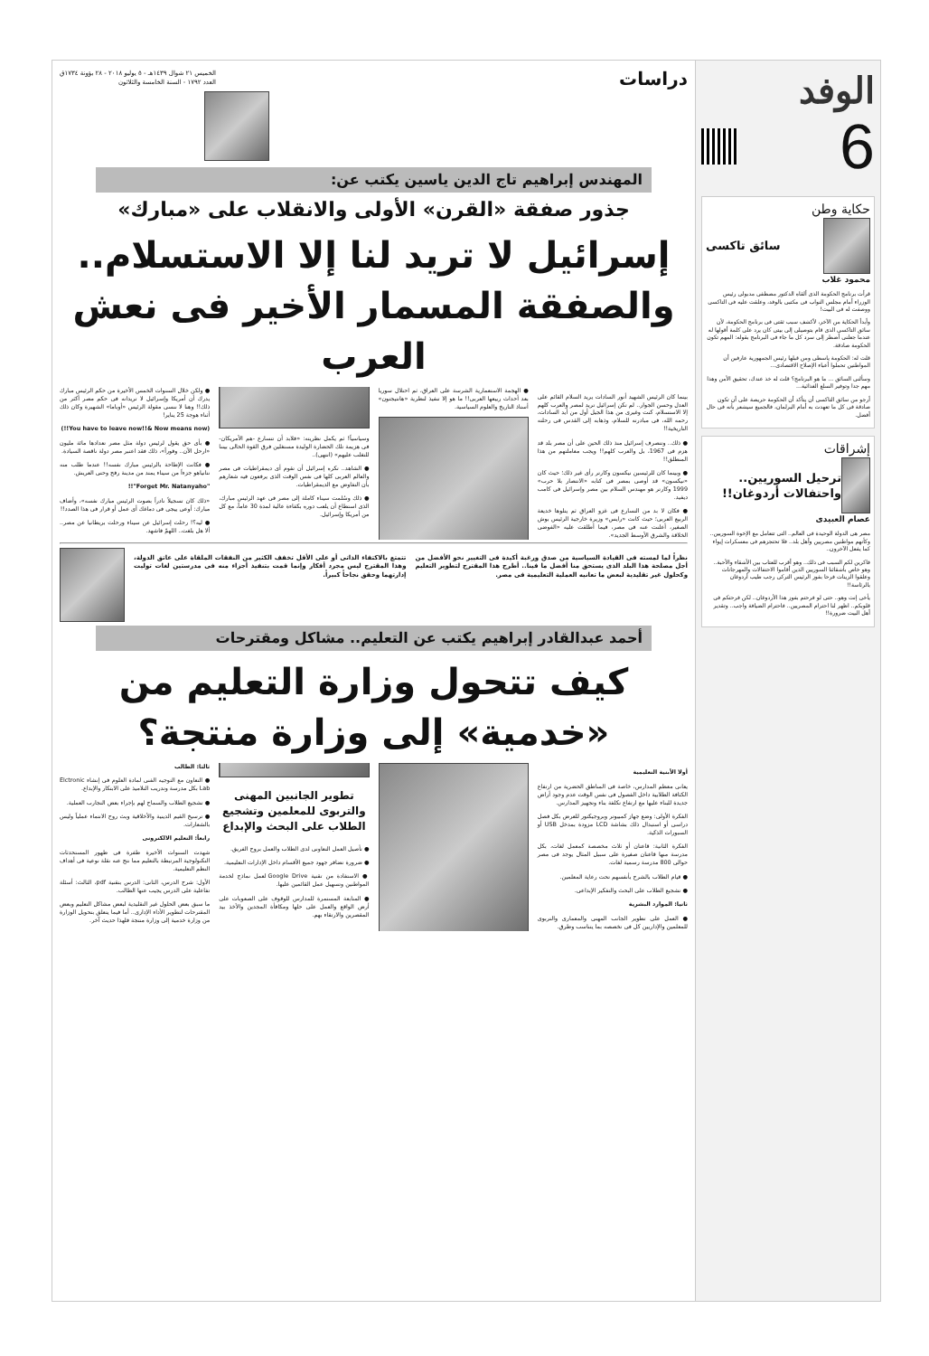الوفد
6
حكاية وطن
سائق تاكسى
محمود غلاب
قرأت برنامج الحكومة الذى ألقاه الدكتور مصطفى مدبولى رئيس الوزراء أمام مجلس النواب فى مكتبى بالوفد، وعلقت عليه فى التاكسى ووصفت له فى البيت!
وأبدأ الحكاية من الآخر، لأكشف سبب ثقتى فى برنامج الحكومة، لأن سائق التاكسى الذى قام بتوصيلى إلى بيتى كان يرد على كلمة أقولها له عندما جعلنى أضطر إلى سرد كل ما جاء فى البرنامج بقوله: المهم تكون الحكومة صادقة.
قلت له: الحكومة ياسطى ومن قبلها رئيس الجمهورية عارفين أن المواطنين تحملوا أعباء الإصلاح الاقتصادى...
وسألنى السائق ... ما هو البرنامج؟ قلت له خذ عندك، تحقيق الأمن وهذا مهم جدا وتوفير السلع الغذائية...
أرجو من سائق التاكسى أن يتأكد أن الحكومة حريصة على أن تكون صادقة فى كل ما تعهدت به أمام البرلمان، فالجميع سيشعر بأنه فى حال أفضل.
إشراقات
ترحيل السوريين.. واحتفالات أردوغان!!
عصام العبيدى
مصر هى الدولة الوحيدة فى العالم.. التى تتعامل مع الإخوة السوريين.. وكأنهم مواطنين مصريين وأهل بلد.. فلا تحتجزهم فى معسكرات إيواء كما يفعل الآخرون..
فاكرين لكم السبب فى ذلك.. وهو أقرب للعتاب بين الأشقاء والأحبة.. وهو خاص بأشقائنا السوريين الذين أقاموا الاحتفالات والمهرجانات وعلقوا الزينات فرحا بفوز الرئيس التركى رجب طيب أردوغان بالرئاسة!!
يأخى إنت وهو.. حتى لو فرحتم بفوز هذا الأردوغان.. لكن فرحتكم فى قلوبكم.. اظهر لنا احترام المصريين.. فاحترام الضيافة واجب.. وتقدير أهل البيت ضرورة!!
دراسات الخميس ٢١ شوال ١٤٣٩هـ - ٥ يوليو ٢٠١٨ - ٢٨ بؤونة ١٧٣٤ق
العدد ١٧٩٢ - السنة الخامسة والثلاثون
المهندس إبراهيم تاج الدين ياسين يكتب عن:
جذور صفقة «القرن» الأولى والانقلاب على «مبارك»
إسرائيل لا تريد لنا إلا الاستسلام.. والصفقة المسمار الأخير فى نعش العرب
بينما كان الرئيس الشهيد أنور السادات يريد السلام القائم على العدل وحسن الجوار.. لم تكن إسرائيل تريد لمصر والعرب كلهم إلا الاستسلام، كنت وغيرى من هذا الجيل أول من أيد السادات، رحمه الله، فى مبادرته للسلام، وذهابه إلى القدس فى رحلته التاريخية!!
● ذلك.. وتتصرف إسرائيل منذ ذلك الحين على أن مصر بلد قد هزم فى 1967، بل والعرب كلهم!! ويجب معاملتهم من هذا المنطلق!!
● وبينما كان للرئيسين نيكسون وكارتر رأى غير ذلك؛ حيث كان «نيكسون» قد أوصى بمصر فى كتابه «الانتصار بلا حرب» 1999 وكارتر هو مهندس السلام بين مصر وإسرائيل فى كامب ديفيد.
● فكان لا بد من التسارع فى غزو العراق ثم يتلوها خديعة الربيع العربى؛ حيث كانت «رايس» وزيرة خارجية الرئيس بوش الصغير، أعلنت عنه فى مصر، فيما أطلقت عليه «الفوضى الخلاقة والشرق الأوسط الجديد».
● الهجمة الاستعمارية الشرسة على العراق، ثم احتلال سوريا بعد أحداث ربيعها العربى!! ما هو إلا تنفيذ لنظرية «هانتيجتون» أستاذ التاريخ والعلوم السياسية.
وسياسياً! ثم يكمل نظريته: «فلابد أن تتسارع -هم الأمريكان- فى هزيمة تلك الحضارة الوليدة مستغلين فرق القوة الحالى بيننا للتغلب عليهم» (انتهى)..
● الشاهد.. تكره إسرائيل أن تقوم أى ديمقراطيات فى مصر والعالم العربى كلها فى نفس الوقت الذى يرفعون فيه شعارهم بأن التفاوض مع الديمقراطيات.
● ذلك وسُلمت سيناء كاملة إلى مصر فى عهد الرئيس مبارك، الذى استطاع أن يلعب دوره بكفاءة عالية لمدة 30 عاماً، مع كل من أمريكا وإسرائيل.
● ولكن خلال السنوات الخمس الأخيرة من حكم الرئيس مبارك يدرك أن أمريكا وإسرائيل لا تريدانه فى حكم مصر أكثر من ذلك!! وهنا لا ننسى مقولة الرئيس «أوباما» الشهيرة وكان ذلك أثناء هوجة 25 يناير!
(You have to leave now!!& Now means now!!)
● بأى حق يقول لرئيس دولة مثل مصر تعدادها مائة مليون «ارحل الآن.. وفوراً»، ذلك فقد اعتبر مصر دولة ناقصة السيادة.
● فكانت الإطاحة بالرئيس مبارك نفسه!! عندما طلب منه نتانياهو جزءاً من سيناء يمتد من مدينة رفح وحتى العريش.
"Forget Mr. Natanyaho"!!
«ذلك كان تسجيلاً نادراً بصوت الرئيس مبارك نفسه»، وأضاف مبارك: أوعى ييجى فى دماغك أى عمل أو قرار فى هذا الصدد!!
● ليه؟! رحلت إسرائيل عن سيناء ورحلت بريطانيا عن مصر.. ألا هل بلغت.. اللهمّ فاشهد.
نظراً لما لمسته فى القيادة السياسية من صدق ورغبة أكيدة فى التغيير نحو الأفضل من أجل مصلحة هذا البلد الذى يستحق منا أفضل ما فينا.. أطرح هذا المقترح لتطوير التعليم وكحلول غير تقليدية لبعض ما تعانيه العملية التعليمية فى مصر.
تتمتع بالاكتفاء الذاتى أو على الأقل تخفف الكثير من النفقات الملقاة على عاتق الدولة، وهذا المقترح ليس مجرد أفكار وإنما قمت بتنفيذ أجزاء منه فى مدرستين لغات توليت إدارتهما وحقق نجاحاً كبيراً.
أحمد عبدالقادر إبراهيم يكتب عن التعليم.. مشاكل ومقترحات
كيف تتحول وزارة التعليم من «خدمية» إلى وزارة منتجة؟
أولا الأبنية التعليمية
يعانى معظم المدارس، خاصة فى المناطق الحضرية من ارتفاع الكثافة الطلابية داخل الفصول فى نفس الوقت عدم وجود أراض جديدة للبناء عليها مع ارتفاع تكلفة بناء وتجهيز المدارس.
الفكرة الأولى: وضع جهاز كمبيوتر وبروجيكتور للعرض بكل فصل دراسى أو استبدال ذلك بشاشة LCD مزودة بمدخل USB أو السبورات الذكية.
الفكرة الثانية: قاعتان أو ثلاث مخصصة كمعمل لغات، بكل مدرسة منها قاعتان صغيرة على سبيل المثال يوجد فى مصر حوالى 800 مدرسة رسمية لغات.
● قيام الطلاب بالشرح بأنفسهم تحت رعاية المعلمين.
● تشجيع الطلاب على البحث والتفكير الإبداعى.
ثانيا: الموارد البشرية
● العمل على تطوير الجانب المهنى والمعمارى والتربوى للمعلمين والإداريين كل فى تخصصه بما يتناسب وطرق.
تطوير الجانبين المهنى والتربوى للمعلمين وتشجيع الطلاب على البحث والإبداع
● تأصيل العمل التعاونى لدى الطلاب والعمل بروح الفريق.
● ضرورة تضافر جهود جميع الأقسام داخل الإدارات التعليمية.
● الاستفادة من تقنية Google Drive لعمل نماذج لخدمة المواطنين وتسهيل عمل القائمين عليها.
● المتابعة المستمرة للمدارس للوقوف على الصعوبات على أرض الواقع والعمل على حلها ومكافأة المجدين والأخذ بيد المقصرين والارتقاء بهم.
ثالثا: الطالب
● التعاون مع التوجيه الفنى لمادة العلوم فى إنشاء Elctronic Lab بكل مدرسة وتدريب التلاميذ على الابتكار والإبداع.
● تشجيع الطلاب والسماح لهم بإجراء بعض التجارب العملية.
● ترسيخ القيم الدينية والأخلاقية وبث روح الانتماء عملياً وليس بالشعارات.
رابعاً: التعليم الالكترونى
شهدت السنوات الأخيرة طفرة فى ظهور المستحدثات التكنولوجية المرتبطة بالتعليم مما نتج عنه نقلة نوعية فى أهداف النظم التعليمية.
الأول: شرح الدرس، الثانى: الدرس بتقنية pdf، الثالث: أسئلة تفاعلية على الدرس يجيب عنها الطالب.
ما سبق بعض الحلول غير التقليدية لبعض مشاكل التعليم وبعض المقترحات لتطوير الأداء الإدارى.. أما فيما يتعلق بتحويل الوزارة من وزارة خدمية إلى وزارة منتجة فلهذا حديث آخر.